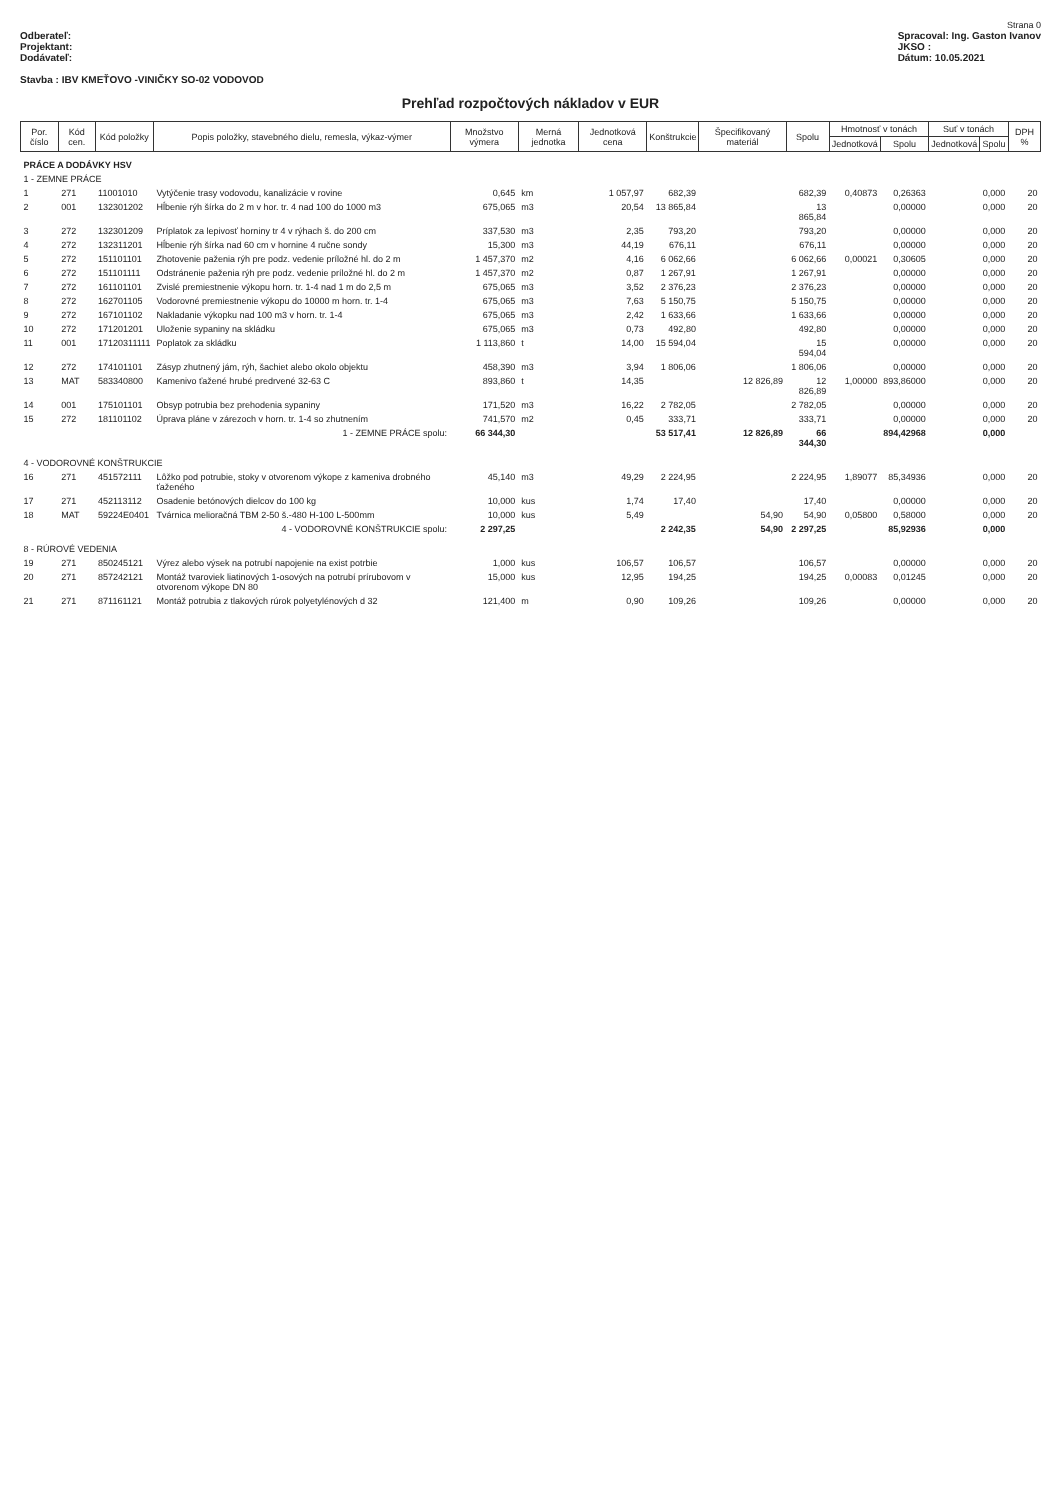Strana 0
Odberateľ:
Projektant:
Dodávateľ:
Stavba : IBV KMEŤOVO -VINIČKY SO-02 VODOVOD
Spracoval: Ing. Gaston Ivanov
JKSO :
Dátum: 10.05.2021
Prehľad rozpočtových nákladov v EUR
| Por. číslo | Kód cen. | Kód položky | Popis položky, stavebného dielu, remesla, výkaz-výmer | Množstvo výmera | Merná jednotka | Jednotková cena | Konštrukcie | Špecifikovaný materiál | Spolu | Hmotnosť v tonách | | Suť v tonách | | DPH % |
| --- | --- | --- | --- | --- | --- | --- | --- | --- | --- | --- | --- | --- | --- | --- |
| | | | | | | | | | | Jednotková | Spolu | Jednotková | Spolu | |
| PRÁCE A DODÁVKY HSV | | | | | | | | | | | | | | |
| 1 - ZEMNE PRÁCE | | | | | | | | | | | | | | |
| 1 | 271 | 11001010 | Vytýčenie trasy vodovodu, kanalizácie v rovine | 0,645 | km | 1 057,97 | 682,39 | | 682,39 | 0,40873 | 0,26363 | | 0,000 | 20 |
| 2 | 001 | 132301202 | Hĺbenie rýh šírka do 2 m v hor. tr. 4 nad 100 do 1000 m3 | 675,065 | m3 | 20,54 | 13 865,84 | | 13 865,84 | | 0,00000 | | 0,000 | 20 |
| 3 | 272 | 132301209 | Príplatok za lepivosť horniny tr 4 v rýhach š. do 200 cm | 337,530 | m3 | 2,35 | 793,20 | | 793,20 | | 0,00000 | | 0,000 | 20 |
| 4 | 272 | 132311201 | Hĺbenie rýh šírka nad 60 cm v hornine 4 ručne sondy | 15,300 | m3 | 44,19 | 676,11 | | 676,11 | | 0,00000 | | 0,000 | 20 |
| 5 | 272 | 151101101 | Zhotovenie paženia rýh pre podz. vedenie príložné hl. do 2 m | 1 457,370 | m2 | 4,16 | 6 062,66 | | 6 062,66 | 0,00021 | 0,30605 | | 0,000 | 20 |
| 6 | 272 | 151101111 | Odstránenie paženia rýh pre podz. vedenie príložné hl. do 2 m | 1 457,370 | m2 | 0,87 | 1 267,91 | | 1 267,91 | | 0,00000 | | 0,000 | 20 |
| 7 | 272 | 161101101 | Zvislé premiestnenie výkopu horn. tr. 1-4 nad 1 m do 2,5 m | 675,065 | m3 | 3,52 | 2 376,23 | | 2 376,23 | | 0,00000 | | 0,000 | 20 |
| 8 | 272 | 162701105 | Vodorovné premiestnenie výkopu do 10000 m horn. tr. 1-4 | 675,065 | m3 | 7,63 | 5 150,75 | | 5 150,75 | | 0,00000 | | 0,000 | 20 |
| 9 | 272 | 167101102 | Nakladanie výkopku nad 100 m3 v horn. tr. 1-4 | 675,065 | m3 | 2,42 | 1 633,66 | | 1 633,66 | | 0,00000 | | 0,000 | 20 |
| 10 | 272 | 171201201 | Uloženie sypaniny na skládku | 675,065 | m3 | 0,73 | 492,80 | | 492,80 | | 0,00000 | | 0,000 | 20 |
| 11 | 001 | 17120311111 | Poplatok za skládku | 1 113,860 | t | 14,00 | 15 594,04 | | 15 594,04 | | 0,00000 | | 0,000 | 20 |
| 12 | 272 | 174101101 | Zásyp zhutnený jám, rýh, šachiet alebo okolo objektu | 458,390 | m3 | 3,94 | 1 806,06 | | 1 806,06 | | 0,00000 | | 0,000 | 20 |
| 13 | MAT | 583340800 | Kamenivo ťažené hrubé predrvené 32-63 C | 893,860 | t | 14,35 | | 12 826,89 | 12 826,89 | 1,00000 | 893,86000 | | 0,000 | 20 |
| 14 | 001 | 175101101 | Obsyp potrubia bez prehodenia sypaniny | 171,520 | m3 | 16,22 | 2 782,05 | | 2 782,05 | | 0,00000 | | 0,000 | 20 |
| 15 | 272 | 181101102 | Úprava pláne v zárezoch v horn. tr. 1-4 so zhutnením | 741,570 | m2 | 0,45 | 333,71 | | 333,71 | | 0,00000 | | 0,000 | 20 |
| 1 - ZEMNE PRÁCE spolu: | | | | 66 344,30 | | | 53 517,41 | 12 826,89 | 66 344,30 | | 894,42968 | | 0,000 | |
| 4 - VODOROVNÉ KONŠTRUKCIE | | | | | | | | | | | | | | |
| 16 | 271 | 451572111 | Lôžko pod potrubie, stoky v otvorenom výkope z kameniva drobného ťaženého | 45,140 | m3 | 49,29 | 2 224,95 | | 2 224,95 | 1,89077 | 85,34936 | | 0,000 | 20 |
| 17 | 271 | 452113112 | Osadenie betónových dielcov do 100 kg | 10,000 | kus | 1,74 | 17,40 | | 17,40 | | 0,00000 | | 0,000 | 20 |
| 18 | MAT | 59224E0401 | Tvárnica melioračná TBM 2-50 š.-480 H-100 L-500mm | 10,000 | kus | 5,49 | | 54,90 | 54,90 | 0,05800 | 0,58000 | | 0,000 | 20 |
| 4 - VODOROVNÉ KONŠTRUKCIE spolu: | | | | 2 297,25 | | | 2 242,35 | 54,90 | 2 297,25 | | 85,92936 | | 0,000 | |
| 8 - RÚROVÉ VEDENIA | | | | | | | | | | | | | | |
| 19 | 271 | 850245121 | Výrez alebo výsek na potrubí napojenie na exist potrbie | 1,000 | kus | 106,57 | 106,57 | | 106,57 | | 0,00000 | | 0,000 | 20 |
| 20 | 271 | 857242121 | Montáž tvaroviek liatinových 1-osových na potrubí prírubovom v otvorenom výkope DN 80 | 15,000 | kus | 12,95 | 194,25 | | 194,25 | 0,00083 | 0,01245 | | 0,000 | 20 |
| 21 | 271 | 871161121 | Montáž potrubia z tlakových rúrok polyetylénových d 32 | 121,400 | m | 0,90 | 109,26 | | 109,26 | | 0,00000 | | 0,000 | 20 |